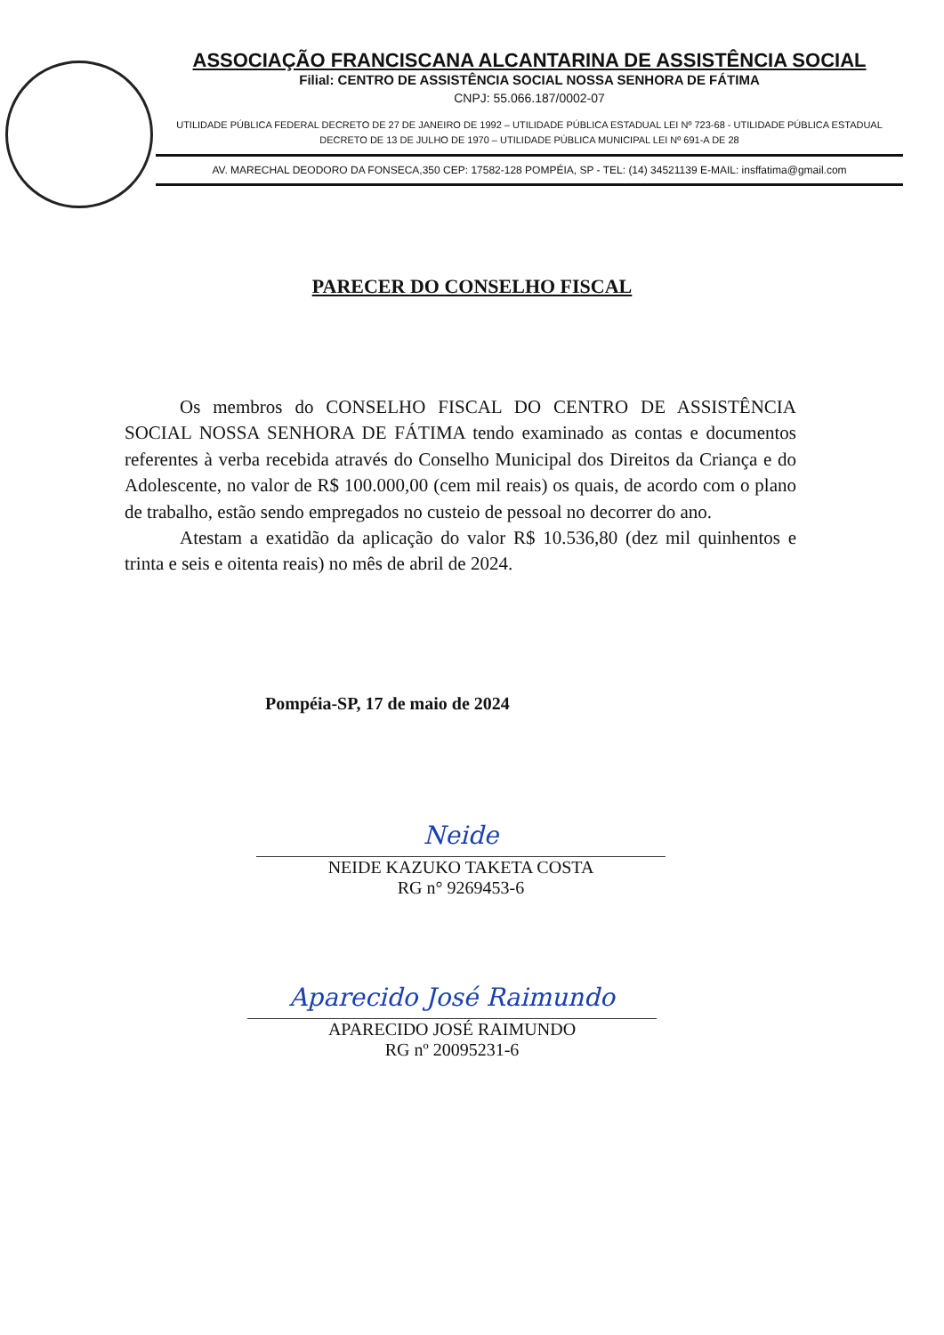ASSOCIAÇÃO FRANCISCANA ALCANTARINA DE ASSISTÊNCIA SOCIAL
Filial: CENTRO DE ASSISTÊNCIA SOCIAL NOSSA SENHORA DE FÁTIMA
CNPJ: 55.066.187/0002-07
UTILIDADE PÚBLICA FEDERAL DECRETO DE 27 DE JANEIRO DE 1992 – UTILIDADE PÚBLICA ESTADUAL LEI Nº 723-68 - UTILIDADE PÚBLICA ESTADUAL DECRETO DE 13 DE JULHO DE 1970 – UTILIDADE PÚBLICA MUNICIPAL LEI Nº 691-A DE 28
AV. MARECHAL DEODORO DA FONSECA,350 CEP: 17582-128 POMPÉIA, SP - TEL: (14) 34521139 E-MAIL: insffatima@gmail.com
PARECER DO CONSELHO FISCAL
Os membros do CONSELHO FISCAL DO CENTRO DE ASSISTÊNCIA SOCIAL NOSSA SENHORA DE FÁTIMA tendo examinado as contas e documentos referentes à verba recebida através do Conselho Municipal dos Direitos da Criança e do Adolescente, no valor de R$ 100.000,00 (cem mil reais) os quais, de acordo com o plano de trabalho, estão sendo empregados no custeio de pessoal no decorrer do ano.
Atestam a exatidão da aplicação do valor R$ 10.536,80 (dez mil quinhentos e trinta e seis e oitenta reais) no mês de abril de 2024.
Pompéia-SP, 17 de maio de 2024
Neide
NEIDE KAZUKO TAKETA COSTA
RG n° 9269453-6
Aparecido José Raimundo
APARECIDO JOSÉ RAIMUNDO
RG nº 20095231-6